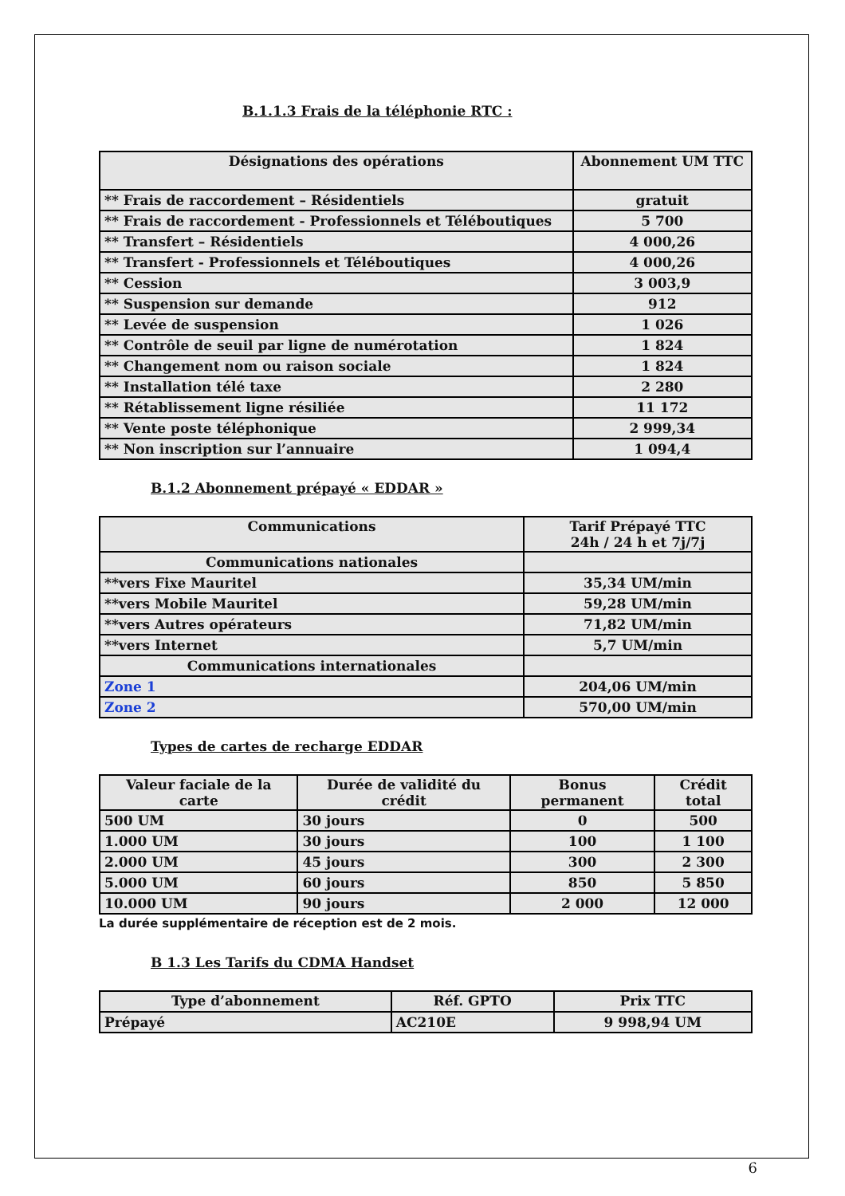B.1.1.3 Frais de la téléphonie RTC :
| Désignations des opérations | Abonnement UM TTC |
| --- | --- |
| ** Frais de raccordement – Résidentiels | gratuit |
| ** Frais de raccordement - Professionnels et Téléboutiques | 5 700 |
| ** Transfert – Résidentiels | 4 000,26 |
| ** Transfert - Professionnels et Téléboutiques | 4 000,26 |
| ** Cession | 3 003,9 |
| ** Suspension sur demande | 912 |
| ** Levée de suspension | 1 026 |
| ** Contrôle de seuil par ligne de numérotation | 1 824 |
| ** Changement nom ou raison sociale | 1 824 |
| ** Installation télé taxe | 2 280 |
| ** Rétablissement ligne résiliée | 11 172 |
| ** Vente poste téléphonique | 2 999,34 |
| ** Non inscription sur l’annuaire | 1 094,4 |
B.1.2 Abonnement prépayé « EDDAR »
| Communications | Tarif Prépayé TTC 24h / 24 h et 7j/7j |
| --- | --- |
| Communications nationales | |
| **vers Fixe Mauritel | 35,34 UM/min |
| **vers Mobile Mauritel | 59,28 UM/min |
| **vers Autres opérateurs | 71,82 UM/min |
| **vers Internet | 5,7 UM/min |
| Communications internationales | |
| Zone 1 | 204,06 UM/min |
| Zone 2 | 570,00 UM/min |
Types de cartes de recharge EDDAR
| Valeur faciale de la carte | Durée de validité du crédit | Bonus permanent | Crédit total |
| --- | --- | --- | --- |
| 500 UM | 30 jours | 0 | 500 |
| 1.000 UM | 30 jours | 100 | 1 100 |
| 2.000 UM | 45 jours | 300 | 2 300 |
| 5.000 UM | 60 jours | 850 | 5 850 |
| 10.000 UM | 90 jours | 2 000 | 12 000 |
La durée supplémentaire de réception est de 2 mois.
B 1.3 Les Tarifs du CDMA Handset
| Type d’abonnement | Réf. GPTO | Prix TTC |
| --- | --- | --- |
| Prépayé | AC210E | 9 998,94 UM |
6